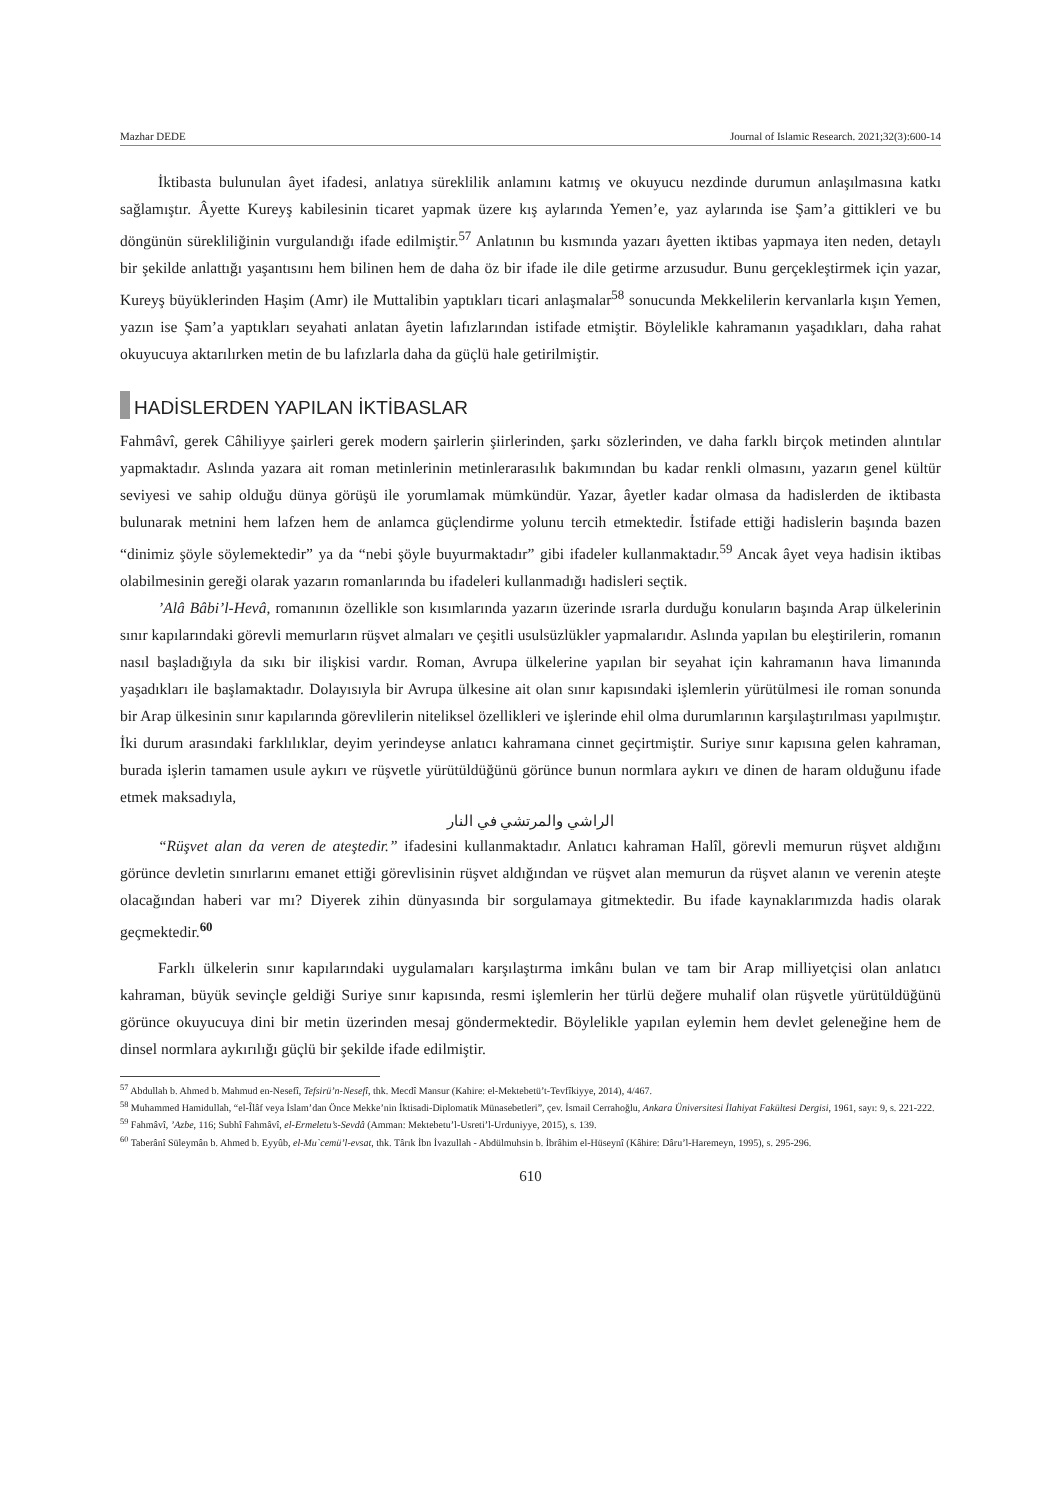Mazhar DEDE Journal of Islamic Research. 2021;32(3):600-14
İktibasta bulunulan âyet ifadesi, anlatıya süreklilik anlamını katmış ve okuyucu nezdinde durumun anlaşılmasına katkı sağlamıştır. Âyette Kureyş kabilesinin ticaret yapmak üzere kış aylarında Yemen’e, yaz aylarında ise Şam’a gittikleri ve bu döngünün sürekliliğinin vurgulandığı ifade edilmiştir.<sup>57</sup> Anlatının bu kısmında yazarı âyetten iktibas yapmaya iten neden, detaylı bir şekilde anlattığı yaşantısını hem bilinen hem de daha öz bir ifade ile dile getirme arzusudur. Bunu gerçekleştirmek için yazar, Kureyş büyüklerinden Haşim (Amr) ile Muttalibin yaptıkları ticari anlaşmalar<sup>58</sup> sonucunda Mekkelilerin kervanlarla kışın Yemen, yazın ise Şam’a yaptıkları seyahati anlatan âyetin lafızlarından istifade etmiştir. Böylelikle kahramanın yaşadıkları, daha rahat okuyucuya aktarılırken metin de bu lafızlarla daha da güçlü hale getirilmiştir.
HADİSLERDEN YAPILAN İKTİBASLAR
Fahmâvî, gerek Câhiliyye şairleri gerek modern şairlerin şiirlerinden, şarkı sözlerinden, ve daha farklı birçok metinden alıntılar yapmaktadır. Aslında yazara ait roman metinlerinin metinlerarasılık bakımından bu kadar renkli olmasını, yazarın genel kültür seviyesi ve sahip olduğu dünya görüşü ile yorumlamak mümkündür. Yazar, âyetler kadar olmasa da hadislerden de iktibasta bulunarak metnini hem lafzen hem de anlamca güçlendirme yolunu tercih etmektedir. İstifade ettiği hadislerin başında bazen “dinimiz şöyle söylemektedir” ya da “nebi şöyle buyurmaktadır” gibi ifadeler kullanmaktadır.<sup>59</sup> Ancak âyet veya hadisin iktibas olabilmesinin gereği olarak yazarın romanlarında bu ifadeleri kullanmadığı hadisleri seçtik.
’Alâ Bâbi’l-Hevâ, romanının özellikle son kısımlarında yazarın üzerinde ısrarla durduğu konuların başında Arap ülkelerinin sınır kapılarındaki görevli memurların rüşvet almaları ve çeşitli usulsüzlükler yapmalarıdır. Aslında yapılan bu eleştirilerin, romanın nasıl başladığıyla da sıkı bir ilişkisi vardır. Roman, Avrupa ülkelerine yapılan bir seyahat için kahramanın hava limanında yaşadıkları ile başlamaktadır. Dolayısıyla bir Avrupa ülkesine ait olan sınır kapısındaki işlemlerin yürütülmesi ile roman sonunda bir Arap ülkesinin sınır kapılarında görevlilerin niteliksel özellikleri ve işlerinde ehil olma durumlarının karşılaştırılması yapılmıştır. İki durum arasındaki farklılıklar, deyim yerindeyse anlatıcı kahramana cinnet geçirtmiştir. Suriye sınır kapısına gelen kahraman, burada işlerin tamamen usule aykırı ve rüşvetle yürütüldüğünü görünce bunun normlara aykırı ve dinen de haram olduğunu ifade etmek maksadıyla,
الراشي والمرتشي في النار
“Rüşvet alan da veren de ateştedir.” ifadesini kullanmaktadır. Anlatıcı kahraman Halîl, görevli memurun rüşvet aldığını görünce devletin sınırlarını emanet ettiği görevlisinin rüşvet aldığından ve rüşvet alan memurun da rüşvet alanın ve verenin ateşte olacağından haberi var mı? Diyerek zihin dünyasında bir sorgulamaya gitmektedir. Bu ifade kaynaklarımızda hadis olarak geçmektedir.<sup>60</sup>
Farklı ülkelerin sınır kapılarındaki uygulamaları karşılaştırma imkânı bulan ve tam bir Arap milliyetçisi olan anlatıcı kahraman, büyük sevinçle geldiği Suriye sınır kapısında, resmi işlemlerin her türlü değere muhalif olan rüşvetle yürütüldüğünü görünce okuyucuya dini bir metin üzerinden mesaj göndermektedir. Böylelikle yapılan eylemin hem devlet geleneğine hem de dinsel normlara aykırılığı güçlü bir şekilde ifade edilmiştir.
<sup>57</sup> Abdullah b. Ahmed b. Mahmud en-Nesefî, Tefsirü’n-Nesefî, thk. Mecdî Mansur (Kahire: el-Mektebetü’t-Tevfîkiyye, 2014), 4/467.
<sup>58</sup> Muhammed Hamidullah, “el-Îlâf veya İslam’dan Önce Mekke’nin İktisadi-Diplomatik Münasebetleri”, çev. İsmail Cerrahoğlu, Ankara Üniversitesi İlahiyat Fakültesi Dergisi, 1961, sayı: 9, s. 221-222.
<sup>59</sup> Fahmâvî, ’Azbe, 116; Subhî Fahmâvî, el-Ermeletu’s-Sevdâ (Amman: Mektebetu’l-Usreti’l-Urduniyye, 2015), s. 139.
<sup>60</sup> Taberânî Süleymân b. Ahmed b. Eyyûb, el-Mu`cemü’l-evsat, thk. Târık İbn İvazullah - Abdülmuhsin b. İbrâhim el-Hüseynî (Kâhire: Dâru’l-Haremeyn, 1995), s. 295-296.
610